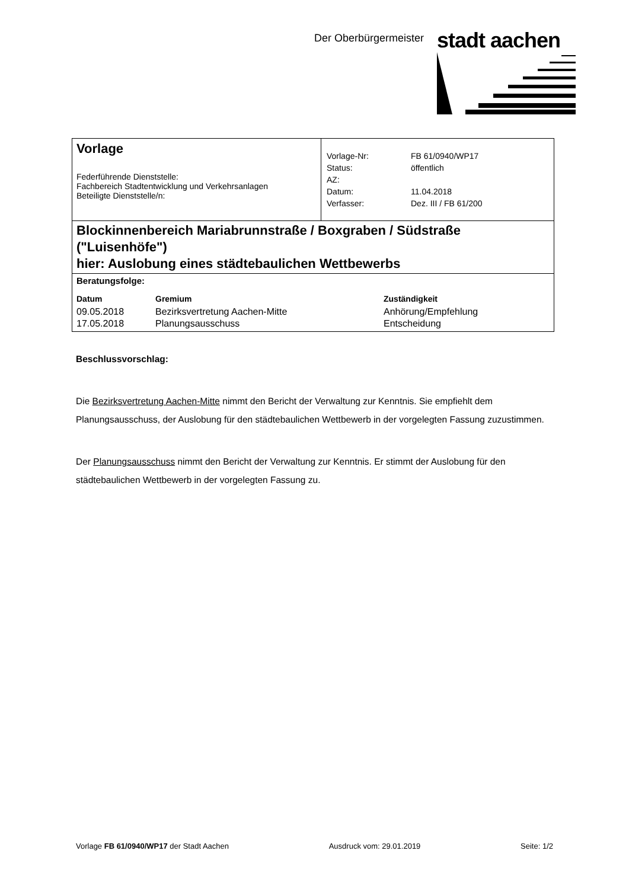Der Oberbürgermeister
stadt aachen
Vorlage
Federführende Dienststelle:
Fachbereich Stadtentwicklung und Verkehrsanlagen
Beteiligte Dienststelle/n:
| Vorlage-Nr: | FB 61/0940/WP17 |
| Status: | öffentlich |
| AZ: | |
| Datum: | 11.04.2018 |
| Verfasser: | Dez. III / FB 61/200 |
Blockinnenbereich Mariabrunnstraße / Boxgraben / Südstraße ("Luisenhöfe")
hier: Auslobung eines städtebaulichen Wettbewerbs
Beratungsfolge:
| Datum | Gremium | Zuständigkeit |
| --- | --- | --- |
| 09.05.2018 | Bezirksvertretung Aachen-Mitte | Anhörung/Empfehlung |
| 17.05.2018 | Planungsausschuss | Entscheidung |
Beschlussvorschlag:
Die Bezirksvertretung Aachen-Mitte nimmt den Bericht der Verwaltung zur Kenntnis. Sie empfiehlt dem Planungsausschuss, der Auslobung für den städtebaulichen Wettbewerb in der vorgelegten Fassung zuzustimmen.
Der Planungsausschuss nimmt den Bericht der Verwaltung zur Kenntnis. Er stimmt der Auslobung für den städtebaulichen Wettbewerb in der vorgelegten Fassung zu.
Vorlage FB 61/0940/WP17 der Stadt Aachen Ausdruck vom: 29.01.2019 Seite: 1/2